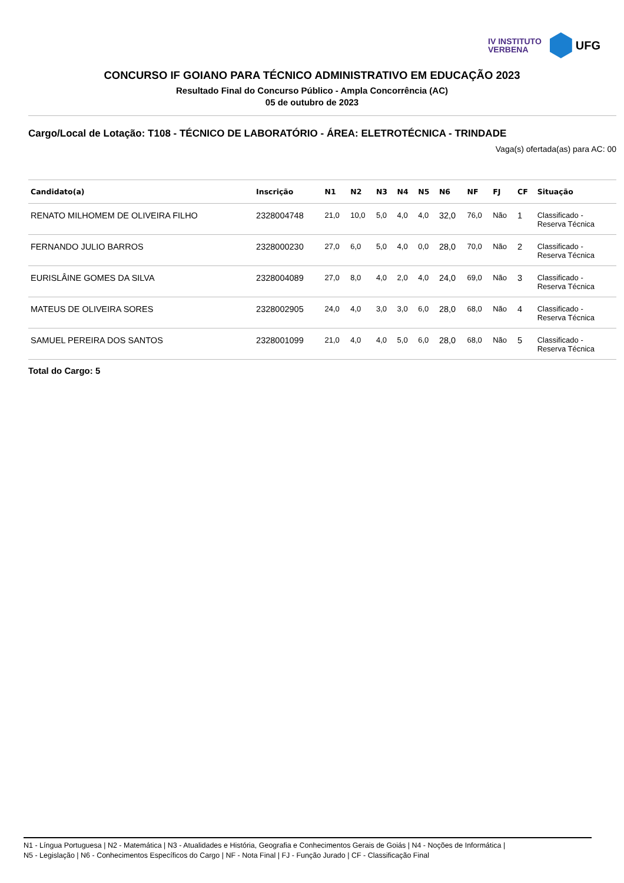IV INSTITUTO
VERBENA
UFG
CONCURSO IF GOIANO PARA TÉCNICO ADMINISTRATIVO EM EDUCAÇÃO 2023
Resultado Final do Concurso Público - Ampla Concorrência (AC)
05 de outubro de 2023
Cargo/Local de Lotação: T108 - TÉCNICO DE LABORATÓRIO - ÁREA: ELETROTÉCNICA - TRINDADE
Vaga(s) ofertada(as) para AC: 00
| Candidato(a) | Inscrição | N1 | N2 | N3 | N4 | N5 | N6 | NF | FJ | CF | Situação |
| --- | --- | --- | --- | --- | --- | --- | --- | --- | --- | --- | --- |
| RENATO MILHOMEM DE OLIVEIRA FILHO | 2328004748 | 21,0 | 10,0 | 5,0 | 4,0 | 4,0 | 32,0 | 76,0 | Não | 1 | Classificado - Reserva Técnica |
| FERNANDO JULIO BARROS | 2328000230 | 27,0 | 6,0 | 5,0 | 4,0 | 0,0 | 28,0 | 70,0 | Não | 2 | Classificado - Reserva Técnica |
| EURISLÂINE GOMES DA SILVA | 2328004089 | 27,0 | 8,0 | 4,0 | 2,0 | 4,0 | 24,0 | 69,0 | Não | 3 | Classificado - Reserva Técnica |
| MATEUS DE OLIVEIRA SORES | 2328002905 | 24,0 | 4,0 | 3,0 | 3,0 | 6,0 | 28,0 | 68,0 | Não | 4 | Classificado - Reserva Técnica |
| SAMUEL PEREIRA DOS SANTOS | 2328001099 | 21,0 | 4,0 | 4,0 | 5,0 | 6,0 | 28,0 | 68,0 | Não | 5 | Classificado - Reserva Técnica |
Total do Cargo: 5
N1 - Língua Portuguesa | N2 - Matemática | N3 - Atualidades e História, Geografia e Conhecimentos Gerais de Goiás | N4 - Noções de Informática |
N5 - Legislação | N6 - Conhecimentos Específicos do Cargo | NF - Nota Final | FJ - Função Jurado | CF - Classificação Final